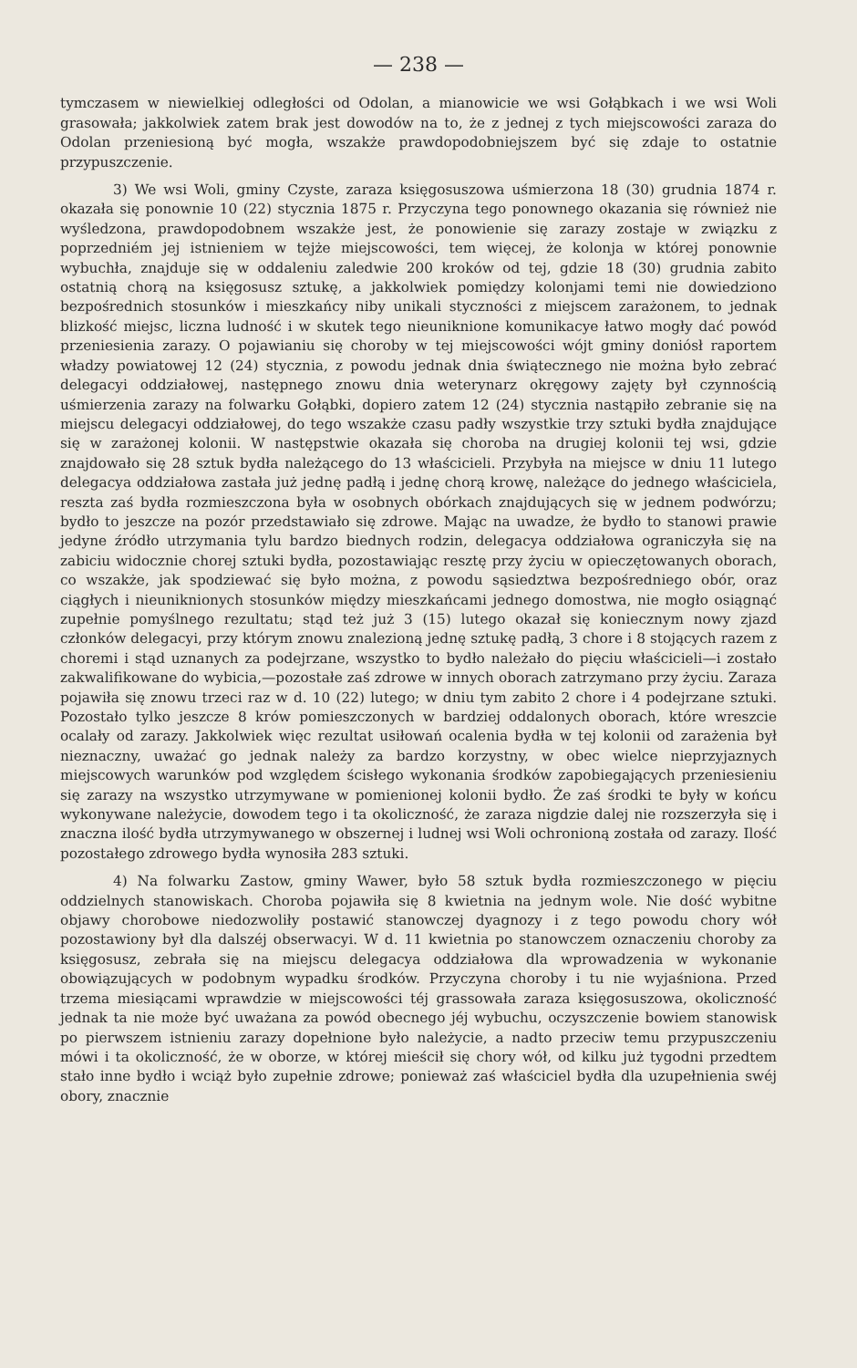— 238 —
tymczasem w niewielkiej odległości od Odolan, a mianowicie we wsi Gołąbkach i we wsi Woli grasowała; jakkolwiek zatem brak jest dowodów na to, że z jednej z tych miejscowości zaraza do Odolan przeniesioną być mogła, wszakże prawdopodobniejszem być się zdaje to ostatnie przypuszczenie.
3) We wsi Woli, gminy Czyste, zaraza księgosuszowa uśmierzona 18 (30) grudnia 1874 r. okazała się ponownie 10 (22) stycznia 1875 r. Przyczyna tego ponownego okazania się również nie wyśledzona, prawdopodobnem wszakże jest, że ponowienie się zarazy zostaje w związku z poprzedniém jej istnieniem w tejże miejscowości, tem więcej, że kolonja w której ponownie wybuchła, znajduje się w oddaleniu zaledwie 200 kroków od tej, gdzie 18 (30) grudnia zabito ostatnią chorą na księgosusz sztukę, a jakkolwiek pomiędzy kolonjami temi nie dowiedziono bezpośrednich stosunków i mieszkańcy niby unikali styczności z miejscem zarażonem, to jednak blizkość miejsc, liczna ludność i w skutek tego nieuniknione komunikacye łatwo mogły dać powód przeniesienia zarazy. O pojawianiu się choroby w tej miejscowości wójt gminy doniósł raportem władzy powiatowej 12 (24) stycznia, z powodu jednak dnia świątecznego nie można było zebrać delegacyi oddziałowej, następnego znowu dnia weterynarz okręgowy zajęty był czynnością uśmierzenia zarazy na folwarku Gołąbki, dopiero zatem 12 (24) stycznia nastąpiło zebranie się na miejscu delegacyi oddziałowej, do tego wszakże czasu padły wszystkie trzy sztuki bydła znajdujące się w zarażonej kolonii. W następstwie okazała się choroba na drugiej kolonii tej wsi, gdzie znajdowało się 28 sztuk bydła należącego do 13 właścicieli. Przybyła na miejsce w dniu 11 lutego delegacya oddziałowa zastała już jednę padłą i jednę chorą krowę, należące do jednego właściciela, reszta zaś bydła rozmieszczona była w osobnych obórkach znajdujących się w jednem podwórzu; bydło to jeszcze na pozór przedstawiało się zdrowe. Mając na uwadze, że bydło to stanowi prawie jedyne źródło utrzymania tylu bardzo biednych rodzin, delegacya oddziałowa ograniczyła się na zabiciu widocznie chorej sztuki bydła, pozostawiając resztę przy życiu w opieczętowanych oborach, co wszakże, jak spodziewać się było można, z powodu sąsiedztwa bezpośredniego obór, oraz ciągłych i nieuniknionych stosunków między mieszkańcami jednego domostwa, nie mogło osiągnąć zupełnie pomyślnego rezultatu; stąd też już 3 (15) lutego okazał się koniecznym nowy zjazd członków delegacyi, przy którym znowu znalezioną jednę sztukę padłą, 3 chore i 8 stojących razem z choremi i stąd uznanych za podejrzane, wszystko to bydło należało do pięciu właścicieli—i zostało zakwalifikowane do wybicia,—pozostałe zaś zdrowe w innych oborach zatrzymano przy życiu. Zaraza pojawiła się znowu trzeci raz w d. 10 (22) lutego; w dniu tym zabito 2 chore i 4 podejrzane sztuki. Pozostało tylko jeszcze 8 krów pomieszczonych w bardziej oddalonych oborach, które wreszcie ocalały od zarazy. Jakkolwiek więc rezultat usiłowań ocalenia bydła w tej kolonii od zarażenia był nieznaczny, uważać go jednak należy za bardzo korzystny, w obec wielce nieprzyjaznych miejscowych warunków pod względem ścisłego wykonania środków zapobiegających przeniesieniu się zarazy na wszystko utrzymywane w pomienionej kolonii bydło. Że zaś środki te były w końcu wykonywane należycie, dowodem tego i ta okoliczność, że zaraza nigdzie dalej nie rozszerzyła się i znaczna ilość bydła utrzymywanego w obszernej i ludnej wsi Woli ochronioną została od zarazy. Ilość pozostałego zdrowego bydła wynosiła 283 sztuki.
4) Na folwarku Zastow, gminy Wawer, było 58 sztuk bydła rozmieszczonego w pięciu oddzielnych stanowiskach. Choroba pojawiła się 8 kwietnia na jednym wole. Nie dość wybitne objawy chorobowe niedozwoliły postawić stanowczej dyagnozy i z tego powodu chory wół pozostawiony był dla dalszéj obserwacyi. W d. 11 kwietnia po stanowczem oznaczeniu choroby za księgosusz, zebrała się na miejscu delegacya oddziałowa dla wprowadzenia w wykonanie obowiązujących w podobnym wypadku środków. Przyczyna choroby i tu nie wyjaśniona. Przed trzema miesiącami wprawdzie w miejscowości téj grassowała zaraza księgosuszowa, okoliczność jednak ta nie może być uważana za powód obecnego jéj wybuchu, oczyszczenie bowiem stanowisk po pierwszem istnieniu zarazy dopełnione było należycie, a nadto przeciw temu przypuszczeniu mówi i ta okoliczność, że w oborze, w której mieścił się chory wół, od kilku już tygodni przedtem stało inne bydło i wciąż było zupełnie zdrowe; ponieważ zaś właściciel bydła dla uzupełnienia swéj obory, znacznie